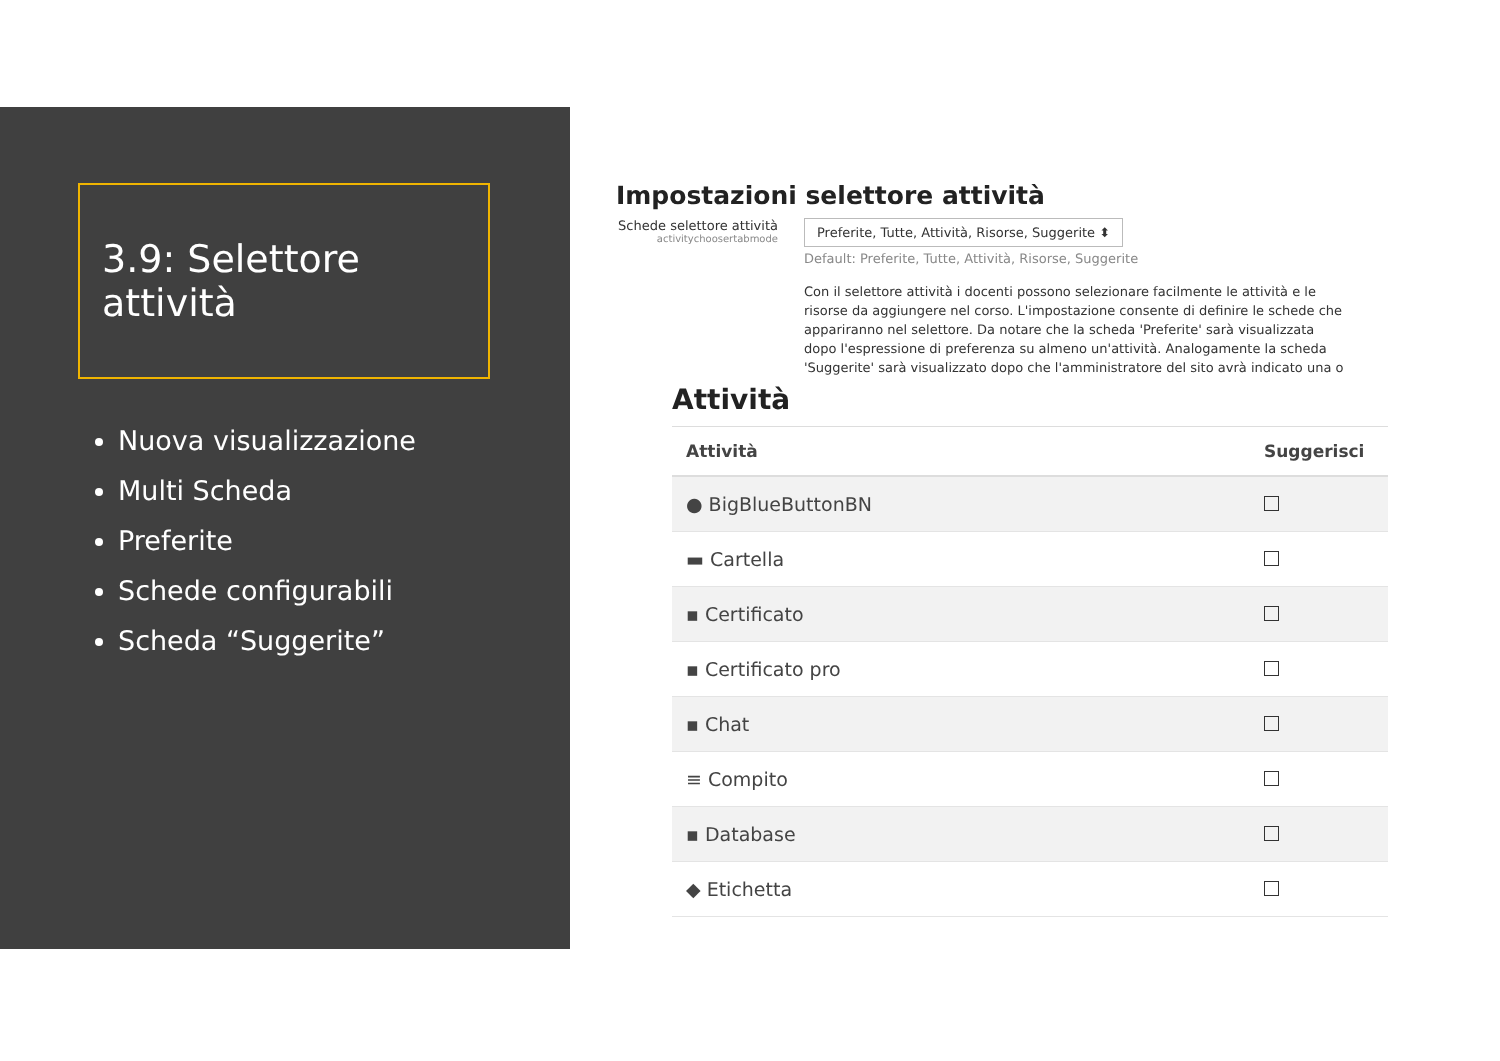3.9: Selettore attività
Nuova visualizzazione
Multi Scheda
Preferite
Schede configurabili
Scheda “Suggerite”
Impostazioni selettore attività
Schede selettore attività
activitychoosertabmode
Preferite, Tutte, Attività, Risorse, Suggerite ⬍
Default: Preferite, Tutte, Attività, Risorse, Suggerite
Con il selettore attività i docenti possono selezionare facilmente le attività e le risorse da aggiungere nel corso. L'impostazione consente di definire le schede che appariranno nel selettore. Da notare che la scheda 'Preferite' sarà visualizzata dopo l'espressione di preferenza su almeno un'attività. Analogamente la scheda 'Suggerite' sarà visualizzato dopo che l'amministratore del sito avrà indicato una o
Attività
| Attività | Suggerisci |
| --- | --- |
| ● BigBlueButtonBN | |
| ▬ Cartella | |
| ▪ Certificato | |
| ▪ Certificato pro | |
| ▪ Chat | |
| ≡ Compito | |
| ▪ Database | |
| ◆ Etichetta | |